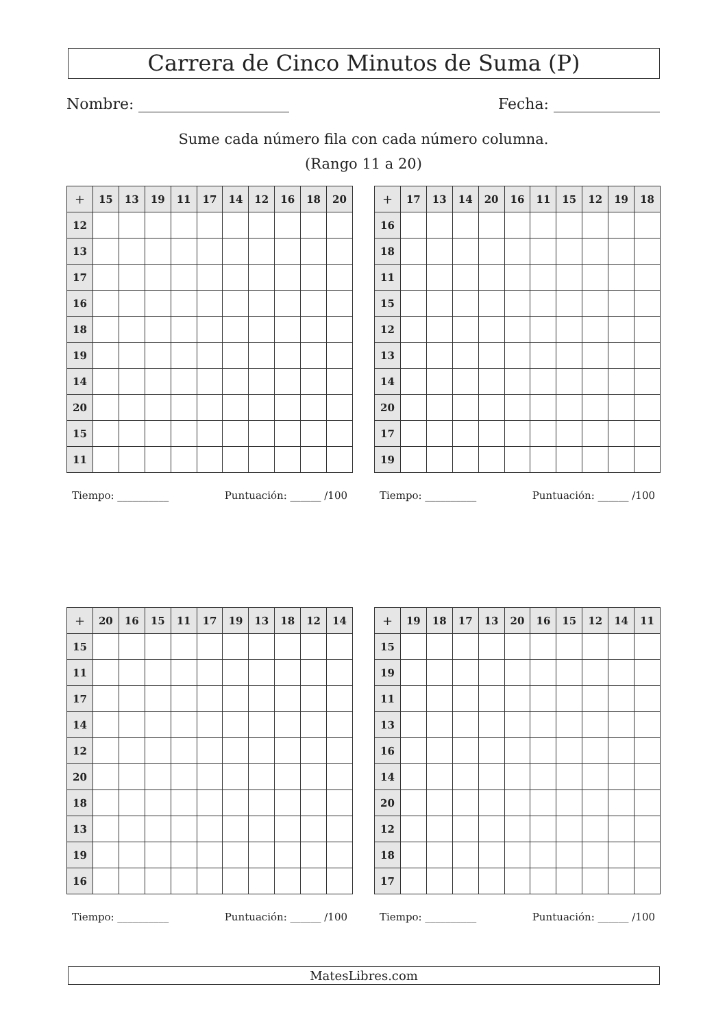Carrera de Cinco Minutos de Suma (P)
Nombre: Fecha:
Sume cada número fila con cada número columna.
(Rango 11 a 20)
| + | 15 | 13 | 19 | 11 | 17 | 14 | 12 | 16 | 18 | 20 |
| --- | --- | --- | --- | --- | --- | --- | --- | --- | --- | --- |
| 12 | | | | | | | | | | |
| 13 | | | | | | | | | | |
| 17 | | | | | | | | | | |
| 16 | | | | | | | | | | |
| 18 | | | | | | | | | | |
| 19 | | | | | | | | | | |
| 14 | | | | | | | | | | |
| 20 | | | | | | | | | | |
| 15 | | | | | | | | | | |
| 11 | | | | | | | | | | |
Tiempo: __________ Puntuación: ______ /100
| + | 17 | 13 | 14 | 20 | 16 | 11 | 15 | 12 | 19 | 18 |
| --- | --- | --- | --- | --- | --- | --- | --- | --- | --- | --- |
| 16 | | | | | | | | | | |
| 18 | | | | | | | | | | |
| 11 | | | | | | | | | | |
| 15 | | | | | | | | | | |
| 12 | | | | | | | | | | |
| 13 | | | | | | | | | | |
| 14 | | | | | | | | | | |
| 20 | | | | | | | | | | |
| 17 | | | | | | | | | | |
| 19 | | | | | | | | | | |
Tiempo: __________ Puntuación: ______ /100
| + | 20 | 16 | 15 | 11 | 17 | 19 | 13 | 18 | 12 | 14 |
| --- | --- | --- | --- | --- | --- | --- | --- | --- | --- | --- |
| 15 | | | | | | | | | | |
| 11 | | | | | | | | | | |
| 17 | | | | | | | | | | |
| 14 | | | | | | | | | | |
| 12 | | | | | | | | | | |
| 20 | | | | | | | | | | |
| 18 | | | | | | | | | | |
| 13 | | | | | | | | | | |
| 19 | | | | | | | | | | |
| 16 | | | | | | | | | | |
Tiempo: __________ Puntuación: ______ /100
| + | 19 | 18 | 17 | 13 | 20 | 16 | 15 | 12 | 14 | 11 |
| --- | --- | --- | --- | --- | --- | --- | --- | --- | --- | --- |
| 15 | | | | | | | | | | |
| 19 | | | | | | | | | | |
| 11 | | | | | | | | | | |
| 13 | | | | | | | | | | |
| 16 | | | | | | | | | | |
| 14 | | | | | | | | | | |
| 20 | | | | | | | | | | |
| 12 | | | | | | | | | | |
| 18 | | | | | | | | | | |
| 17 | | | | | | | | | | |
Tiempo: __________ Puntuación: ______ /100
MatesLibres.com